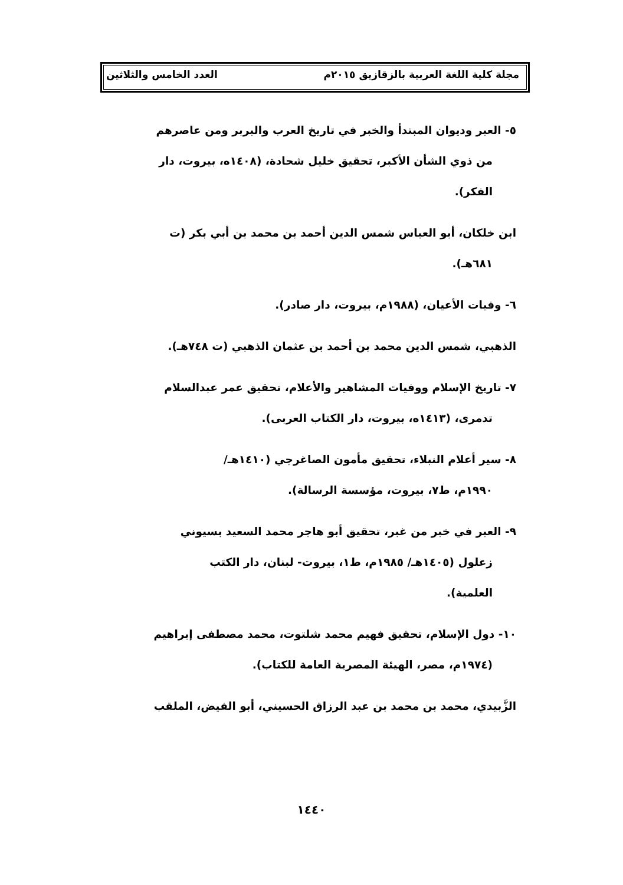مجلة كلية اللغة العربية بالزقازيق ٢٠١٥م العدد الخامس والثلاثين
٥- العبر وديوان المبتدأ والخبر في تاريخ العرب والبربر ومن عاصرهم
من ذوي الشأن الأكبر، تحقيق خليل شحادة، (١٤٠٨ه، بيروت، دار
الفكر).
ابن خلكان، أبو العباس شمس الدين أحمد بن محمد بن أبي بكر (ت
٦٨١هـ).
٦- وفيات الأعيان، (١٩٨٨م، بيروت، دار صادر).
الذهبي، شمس الدين محمد بن أحمد بن عثمان الذهبي (ت ٧٤٨هـ).
٧- تاريخ الإسلام ووفيات المشاهير والأعلام، تحقيق عمر عبدالسلام
تدمرى، (١٤١٣ه، بيروت، دار الكتاب العربى).
٨- سير أعلام النبلاء، تحقيق مأمون الصاغرجي (١٤١٠هـ/
١٩٩٠م، ط٧، بيروت، مؤسسة الرسالة).
٩- العبر في خبر من غبر، تحقيق أبو هاجر محمد السعيد بسيوني
زعلول (١٤٠٥هـ/ ١٩٨٥م، ط١، بيروت- لبنان، دار الكتب
العلمية).
١٠- دول الإسلام، تحقيق فهيم محمد شلتوت، محمد مصطفى إبراهيم
(١٩٧٤م، مصر، الهيئة المصرية العامة للكتاب).
الزَّبيدي، محمد بن محمد بن عبد الرزاق الحسيني، أبو الفيض، الملقب
١٤٤٠